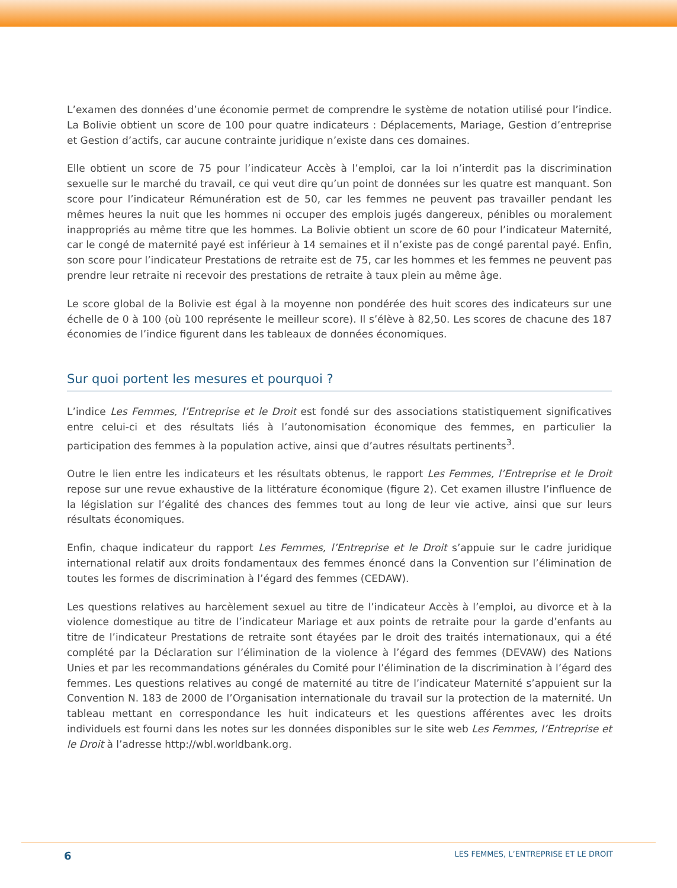L’examen des données d’une économie permet de comprendre le système de notation utilisé pour l’indice. La Bolivie obtient un score de 100 pour quatre indicateurs : Déplacements, Mariage, Gestion d’entreprise et Gestion d’actifs, car aucune contrainte juridique n’existe dans ces domaines.
Elle obtient un score de 75 pour l’indicateur Accès à l’emploi, car la loi n’interdit pas la discrimination sexuelle sur le marché du travail, ce qui veut dire qu’un point de données sur les quatre est manquant. Son score pour l’indicateur Rémunération est de 50, car les femmes ne peuvent pas travailler pendant les mêmes heures la nuit que les hommes ni occuper des emplois jugés dangereux, pénibles ou moralement inappropriés au même titre que les hommes. La Bolivie obtient un score de 60 pour l’indicateur Maternité, car le congé de maternité payé est inférieur à 14 semaines et il n’existe pas de congé parental payé. Enfin, son score pour l’indicateur Prestations de retraite est de 75, car les hommes et les femmes ne peuvent pas prendre leur retraite ni recevoir des prestations de retraite à taux plein au même âge.
Le score global de la Bolivie est égal à la moyenne non pondérée des huit scores des indicateurs sur une échelle de 0 à 100 (où 100 représente le meilleur score). Il s’élève à 82,50. Les scores de chacune des 187 économies de l’indice figurent dans les tableaux de données économiques.
Sur quoi portent les mesures et pourquoi ?
L’indice Les Femmes, l’Entreprise et le Droit est fondé sur des associations statistiquement significatives entre celui-ci et des résultats liés à l’autonomisation économique des femmes, en particulier la participation des femmes à la population active, ainsi que d’autres résultats pertinents<sup>3</sup>.
Outre le lien entre les indicateurs et les résultats obtenus, le rapport Les Femmes, l’Entreprise et le Droit repose sur une revue exhaustive de la littérature économique (figure 2). Cet examen illustre l’influence de la législation sur l’égalité des chances des femmes tout au long de leur vie active, ainsi que sur leurs résultats économiques.
Enfin, chaque indicateur du rapport Les Femmes, l’Entreprise et le Droit s’appuie sur le cadre juridique international relatif aux droits fondamentaux des femmes énoncé dans la Convention sur l’élimination de toutes les formes de discrimination à l’égard des femmes (CEDAW).
Les questions relatives au harcèlement sexuel au titre de l’indicateur Accès à l’emploi, au divorce et à la violence domestique au titre de l’indicateur Mariage et aux points de retraite pour la garde d’enfants au titre de l’indicateur Prestations de retraite sont étayées par le droit des traités internationaux, qui a été complété par la Déclaration sur l’élimination de la violence à l’égard des femmes (DEVAW) des Nations Unies et par les recommandations générales du Comité pour l’élimination de la discrimination à l’égard des femmes. Les questions relatives au congé de maternité au titre de l’indicateur Maternité s’appuient sur la Convention N. 183 de 2000 de l’Organisation internationale du travail sur la protection de la maternité. Un tableau mettant en correspondance les huit indicateurs et les questions afférentes avec les droits individuels est fourni dans les notes sur les données disponibles sur le site web Les Femmes, l’Entreprise et le Droit à l’adresse http://wbl.worldbank.org.
6 LES FEMMES, L’ENTREPRISE ET LE DROIT